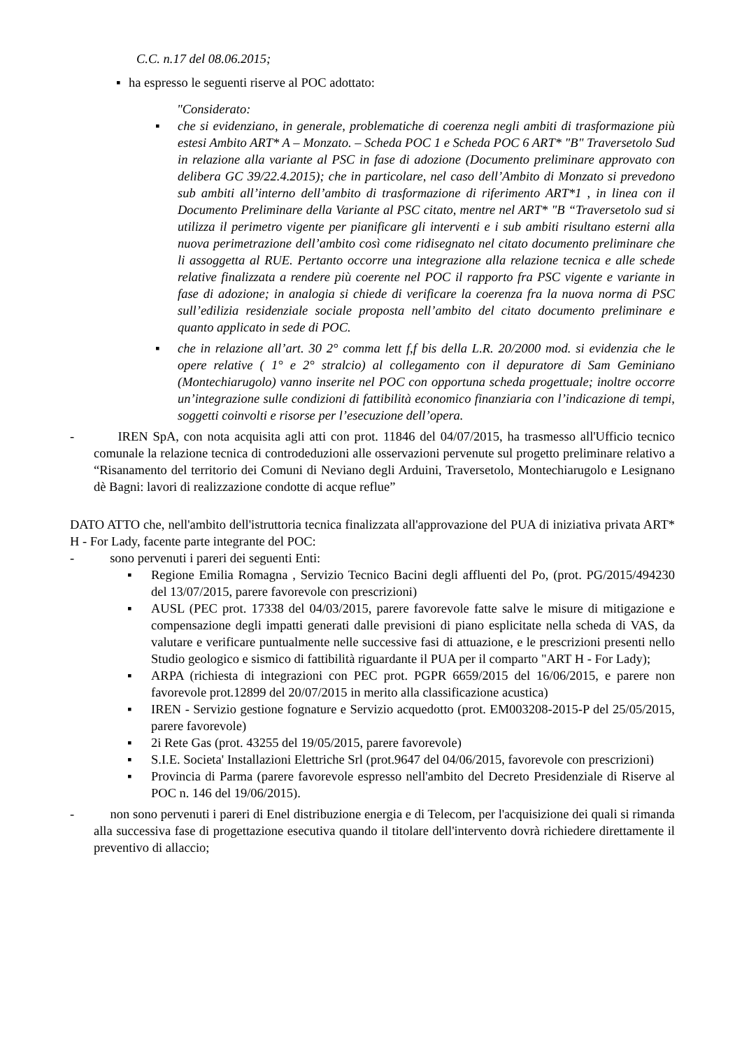C.C. n.17 del 08.06.2015;
▪ ha espresso le seguenti riserve al POC adottato:
"Considerato:
▪ che si evidenziano, in generale, problematiche di coerenza negli ambiti di trasformazione più estesi Ambito ART* A – Monzato. – Scheda POC 1 e Scheda POC 6 ART* "B" Traversetolo Sud in relazione alla variante al PSC in fase di adozione (Documento preliminare approvato con delibera GC 39/22.4.2015); che in particolare, nel caso dell’Ambito di Monzato si prevedono sub ambiti all’interno dell’ambito di trasformazione di riferimento ART*1 , in linea con il Documento Preliminare della Variante al PSC citato, mentre nel ART* "B “Traversetolo sud si utilizza il perimetro vigente per pianificare gli interventi e i sub ambiti risultano esterni alla nuova perimetrazione dell’ambito così come ridisegnato nel citato documento preliminare che li assoggetta al RUE. Pertanto occorre una integrazione alla relazione tecnica e alle schede relative finalizzata a rendere più coerente nel POC il rapporto fra PSC vigente e variante in fase di adozione; in analogia si chiede di verificare la coerenza fra la nuova norma di PSC sull’edilizia residenziale sociale proposta nell’ambito del citato documento preliminare e quanto applicato in sede di POC.
▪ che in relazione all’art. 30 2° comma lett f,f bis della L.R. 20/2000 mod. si evidenzia che le opere relative ( 1° e 2° stralcio) al collegamento con il depuratore di Sam Geminiano (Montechiarugolo) vanno inserite nel POC con opportuna scheda progettuale; inoltre occorre un’integrazione sulle condizioni di fattibilità economico finanziaria con l’indicazione di tempi, soggetti coinvolti e risorse per l’esecuzione dell’opera.
- IREN SpA, con nota acquisita agli atti con prot. 11846 del 04/07/2015, ha trasmesso all'Ufficio tecnico comunale la relazione tecnica di controdeduzioni alle osservazioni pervenute sul progetto preliminare relativo a “Risanamento del territorio dei Comuni di Neviano degli Arduini, Traversetolo, Montechiarugolo e Lesignano dè Bagni: lavori di realizzazione condotte di acque reflue”
DATO ATTO che, nell'ambito dell'istruttoria tecnica finalizzata all'approvazione del PUA di iniziativa privata ART* H - For Lady, facente parte integrante del POC:
- sono pervenuti i pareri dei seguenti Enti:
▪ Regione Emilia Romagna , Servizio Tecnico Bacini degli affluenti del Po, (prot. PG/2015/494230 del 13/07/2015, parere favorevole con prescrizioni)
▪ AUSL (PEC prot. 17338 del 04/03/2015, parere favorevole fatte salve le misure di mitigazione e compensazione degli impatti generati dalle previsioni di piano esplicitate nella scheda di VAS, da valutare e verificare puntualmente nelle successive fasi di attuazione, e le prescrizioni presenti nello Studio geologico e sismico di fattibilità riguardante il PUA per il comparto "ART H - For Lady);
▪ ARPA (richiesta di integrazioni con PEC prot. PGPR 6659/2015 del 16/06/2015, e parere non favorevole prot.12899 del 20/07/2015 in merito alla classificazione acustica)
▪ IREN - Servizio gestione fognature e Servizio acquedotto (prot. EM003208-2015-P del 25/05/2015, parere favorevole)
▪ 2i Rete Gas (prot. 43255 del 19/05/2015, parere favorevole)
▪ S.I.E. Societa' Installazioni Elettriche Srl (prot.9647 del 04/06/2015, favorevole con prescrizioni)
▪ Provincia di Parma (parere favorevole espresso nell'ambito del Decreto Presidenziale di Riserve al POC n. 146 del 19/06/2015).
- non sono pervenuti i pareri di Enel distribuzione energia e di Telecom, per l'acquisizione dei quali si rimanda alla successiva fase di progettazione esecutiva quando il titolare dell'intervento dovrà richiedere direttamente il preventivo di allaccio;